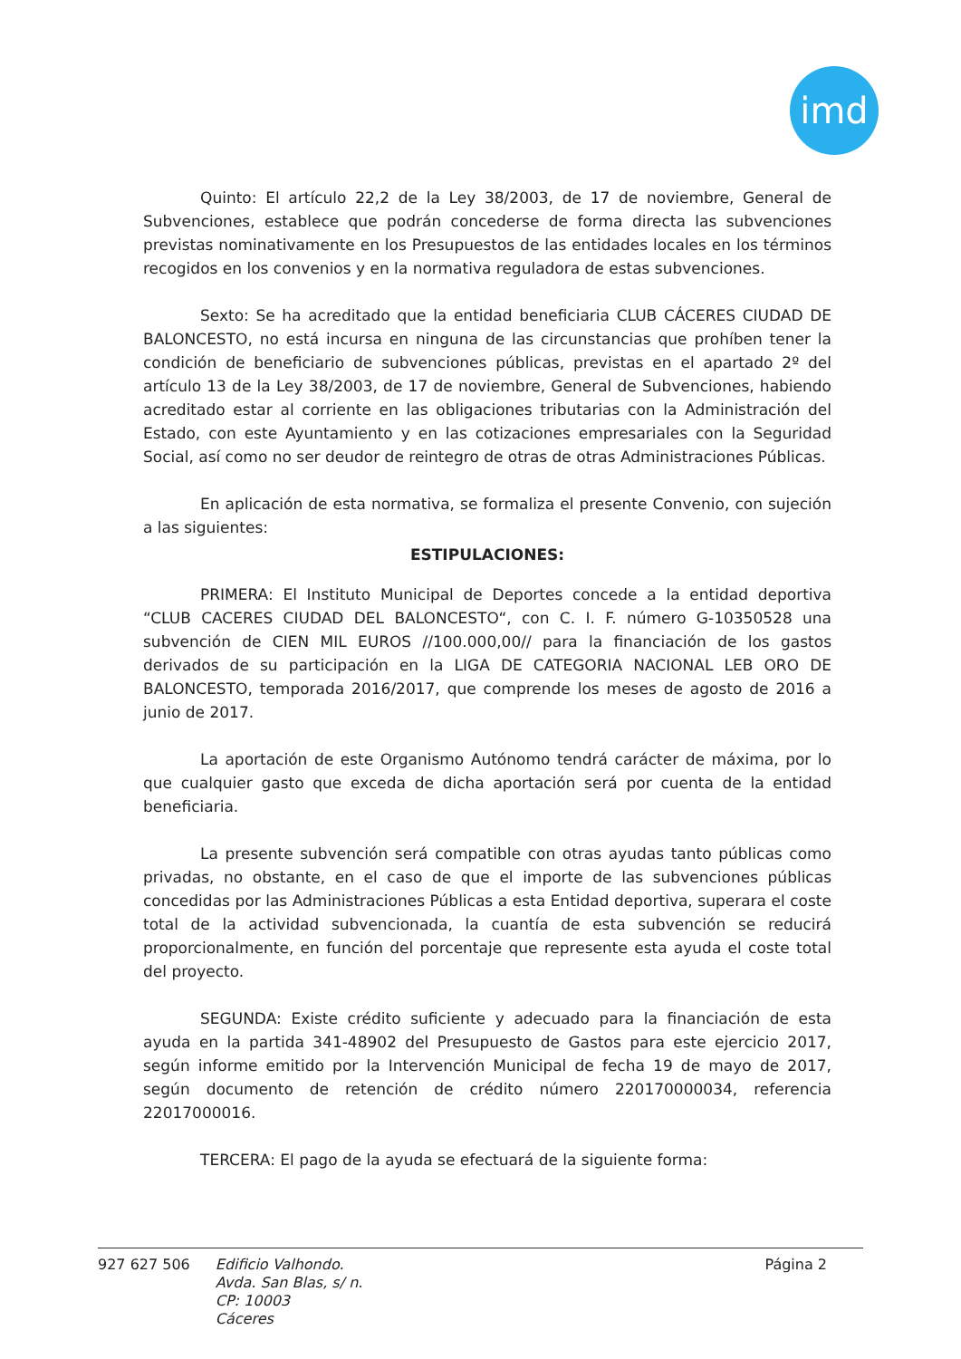imd
Quinto: El artículo 22,2 de la Ley 38/2003, de 17 de noviembre, General de Subvenciones, establece que podrán concederse de forma directa las subvenciones previstas nominativamente en los Presupuestos de las entidades locales en los términos recogidos en los convenios y en la normativa reguladora de estas subvenciones.
Sexto: Se ha acreditado que la entidad beneficiaria CLUB CÁCERES CIUDAD DE BALONCESTO, no está incursa en ninguna de las circunstancias que prohíben tener la condición de beneficiario de subvenciones públicas, previstas en el apartado 2º del artículo 13 de la Ley 38/2003, de 17 de noviembre, General de Subvenciones, habiendo acreditado estar al corriente en las obligaciones tributarias con la Administración del Estado, con este Ayuntamiento y en las cotizaciones empresariales con la Seguridad Social, así como no ser deudor de reintegro de otras de otras Administraciones Públicas.
En aplicación de esta normativa, se formaliza el presente Convenio, con sujeción a las siguientes:
ESTIPULACIONES:
PRIMERA: El Instituto Municipal de Deportes concede a la entidad deportiva “CLUB CACERES CIUDAD DEL BALONCESTO“, con C. I. F. número G-10350528 una subvención de CIEN MIL EUROS //100.000,00// para la financiación de los gastos derivados de su participación en la LIGA DE CATEGORIA NACIONAL LEB ORO DE BALONCESTO, temporada 2016/2017, que comprende los meses de agosto de 2016 a junio de 2017.
La aportación de este Organismo Autónomo tendrá carácter de máxima, por lo que cualquier gasto que exceda de dicha aportación será por cuenta de la entidad beneficiaria.
La presente subvención será compatible con otras ayudas tanto públicas como privadas, no obstante, en el caso de que el importe de las subvenciones públicas concedidas por las Administraciones Públicas a esta Entidad deportiva, superara el coste total de la actividad subvencionada, la cuantía de esta subvención se reducirá proporcionalmente, en función del porcentaje que represente esta ayuda el coste total del proyecto.
SEGUNDA: Existe crédito suficiente y adecuado para la financiación de esta ayuda en la partida 341-48902 del Presupuesto de Gastos para este ejercicio 2017, según informe emitido por la Intervención Municipal de fecha 19 de mayo de 2017, según documento de retención de crédito número 220170000034, referencia 22017000016.
TERCERA: El pago de la ayuda se efectuará de la siguiente forma:
927 627 506
Edificio Valhondo.
Avda. San Blas, s/ n.
CP: 10003
Cáceres
Página 2